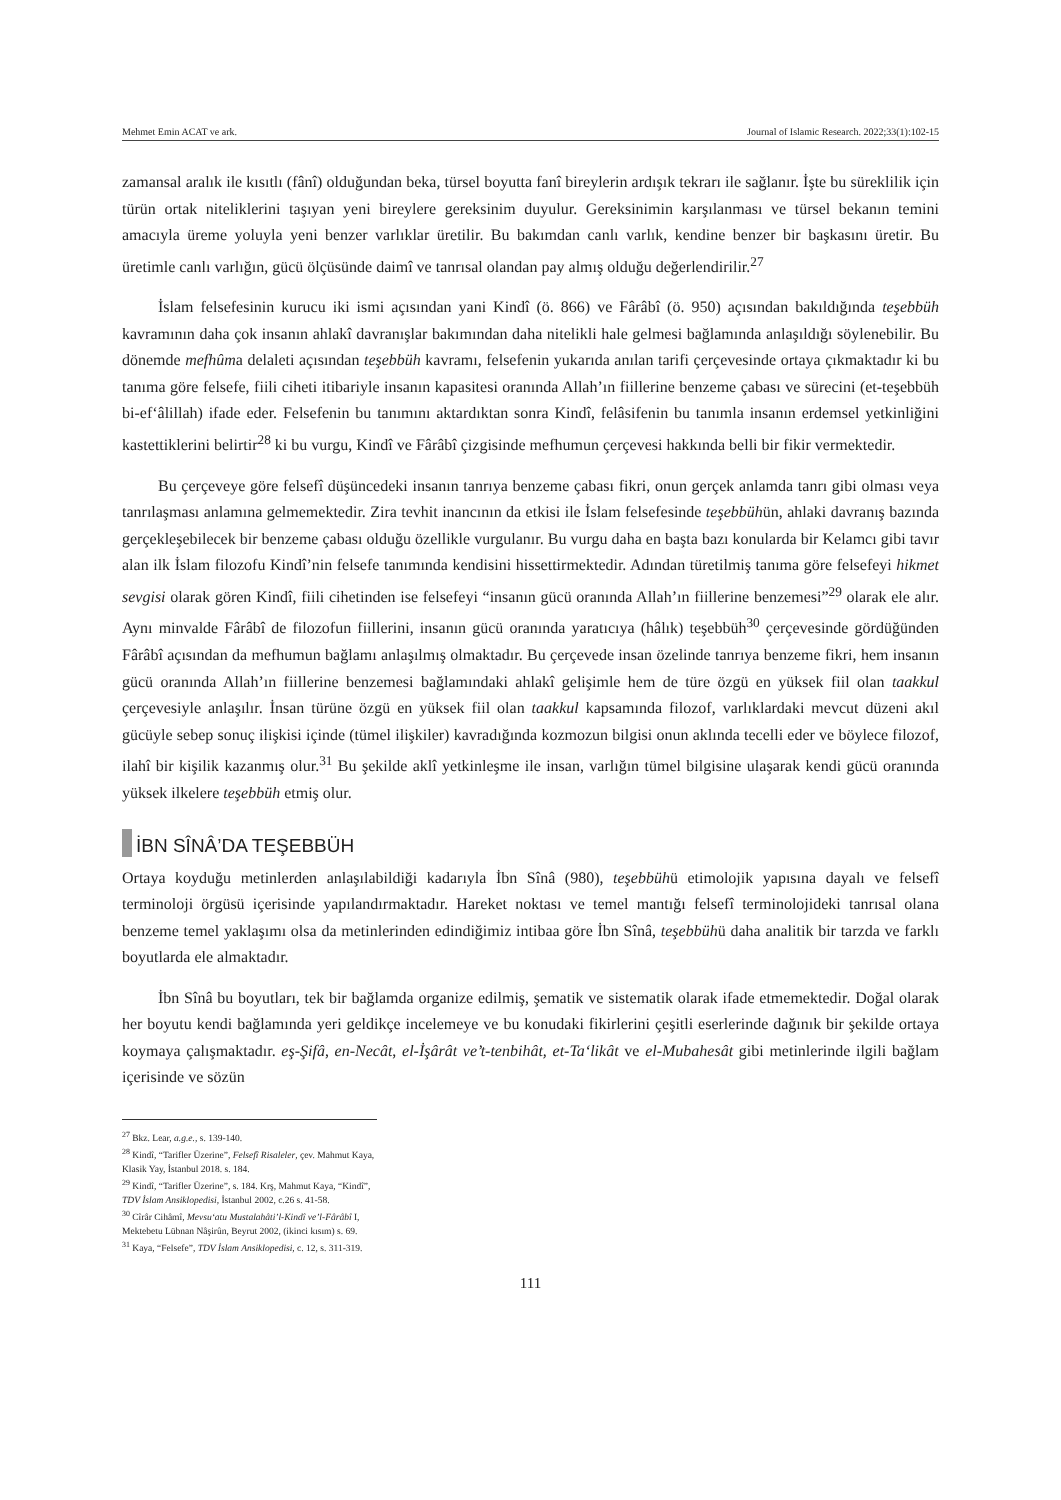Mehmet Emin ACAT ve ark. Journal of Islamic Research. 2022;33(1):102-15
zamansal aralık ile kısıtlı (fânî) olduğundan beka, türsel boyutta fanî bireylerin ardışık tekrarı ile sağlanır. İşte bu süreklilik için türün ortak niteliklerini taşıyan yeni bireylere gereksinim duyulur. Gereksinimin karşılanması ve türsel bekanın temini amacıyla üreme yoluyla yeni benzer varlıklar üretilir. Bu bakımdan canlı varlık, kendine benzer bir başkasını üretir. Bu üretimle canlı varlığın, gücü ölçüsünde daimî ve tanrısal olandan pay almış olduğu değerlendirilir.<sup>27</sup>
İslam felsefesinin kurucu iki ismi açısından yani Kindî (ö. 866) ve Fârâbî (ö. 950) açısından bakıldığında teşebbüh kavramının daha çok insanın ahlakî davranışlar bakımından daha nitelikli hale gelmesi bağlamında anlaşıldığı söylenebilir. Bu dönemde mefhûma delaleti açısından teşebbüh kavramı, felsefenin yukarıda anılan tarifi çerçevesinde ortaya çıkmaktadır ki bu tanıma göre felsefe, fiili ciheti itibariyle insanın kapasitesi oranında Allah’ın fiillerine benzeme çabası ve sürecini (et-teşebbüh bi-ef‘âlillah) ifade eder. Felsefenin bu tanımını aktardıktan sonra Kindî, felâsifenin bu tanımla insanın erdemsel yetkinliğini kastettiklerini belirtir<sup>28</sup> ki bu vurgu, Kindî ve Fârâbî çizgisinde mefhumun çerçevesi hakkında belli bir fikir vermektedir.
Bu çerçeveye göre felsefî düşüncedeki insanın tanrıya benzeme çabası fikri, onun gerçek anlamda tanrı gibi olması veya tanrılaşması anlamına gelmemektedir. Zira tevhit inancının da etkisi ile İslam felsefesinde teşebbühün, ahlaki davranış bazında gerçekleşebilecek bir benzeme çabası olduğu özellikle vurgulanır. Bu vurgu daha en başta bazı konularda bir Kelamcı gibi tavır alan ilk İslam filozofu Kindî’nin felsefe tanımında kendisini hissettirmektedir. Adından türetilmiş tanıma göre felsefeyi hikmet sevgisi olarak gören Kindî, fiili cihetinden ise felsefeyi “insanın gücü oranında Allah’ın fiillerine benzemesi”<sup>29</sup> olarak ele alır. Aynı minvalde Fârâbî de filozofun fiillerini, insanın gücü oranında yaratıcıya (hâlık) teşebbüh<sup>30</sup> çerçevesinde gördüğünden Fârâbî açısından da mefhumun bağlamı anlaşılmış olmaktadır. Bu çerçevede insan özelinde tanrıya benzeme fikri, hem insanın gücü oranında Allah’ın fiillerine benzemesi bağlamındaki ahlakî gelişimle hem de türe özgü en yüksek fiil olan taakkul çerçevesiyle anlaşılır. İnsan türüne özgü en yüksek fiil olan taakkul kapsamında filozof, varlıklardaki mevcut düzeni akıl gücüyle sebep sonuç ilişkisi içinde (tümel ilişkiler) kavradığında kozmozun bilgisi onun aklında tecelli eder ve böylece filozof, ilahî bir kişilik kazanmış olur.<sup>31</sup> Bu şekilde aklî yetkinleşme ile insan, varlığın tümel bilgisine ulaşarak kendi gücü oranında yüksek ilkelere teşebbüh etmiş olur.
İBN SÎNÂ’DA TEŞEBBÜH
Ortaya koyduğu metinlerden anlaşılabildiği kadarıyla İbn Sînâ (980), teşebbühü etimolojik yapısına dayalı ve felsefî terminoloji örgüsü içerisinde yapılandırmaktadır. Hareket noktası ve temel mantığı felsefî terminolojideki tanrısal olana benzeme temel yaklaşımı olsa da metinlerinden edindiğimiz intibaa göre İbn Sînâ, teşebbühü daha analitik bir tarzda ve farklı boyutlarda ele almaktadır.
İbn Sînâ bu boyutları, tek bir bağlamda organize edilmiş, şematik ve sistematik olarak ifade etmemektedir. Doğal olarak her boyutu kendi bağlamında yeri geldikçe incelemeye ve bu konudaki fikirlerini çeşitli eserlerinde dağınık bir şekilde ortaya koymaya çalışmaktadır. eş-Şifâ, en-Necât, el-İşârât ve’t-tenbihât, et-Ta‘likât ve el-Mubahesât gibi metinlerinde ilgili bağlam içerisinde ve sözün
<sup>27</sup> Bkz. Lear, a.g.e., s. 139-140.
<sup>28</sup> Kindî, “Tarifler Üzerine”, Felsefî Risaleler, çev. Mahmut Kaya, Klasik Yay, İstanbul 2018. s. 184.
<sup>29</sup> Kindî, “Tarifler Üzerine”, s. 184. Krş, Mahmut Kaya, “Kindî”, TDV İslam Ansiklopedisi, İstanbul 2002, c.26 s. 41-58.
<sup>30</sup> Cîrâr Cihâmî, Mevsu‘atu Mustalahâti’l-Kindî ve’l-Fârâbî I, Mektebetu Lübnan Nâşirûn, Beyrut 2002, (ikinci kısım) s. 69.
<sup>31</sup> Kaya, “Felsefe”, TDV İslam Ansiklopedisi, c. 12, s. 311-319.
111